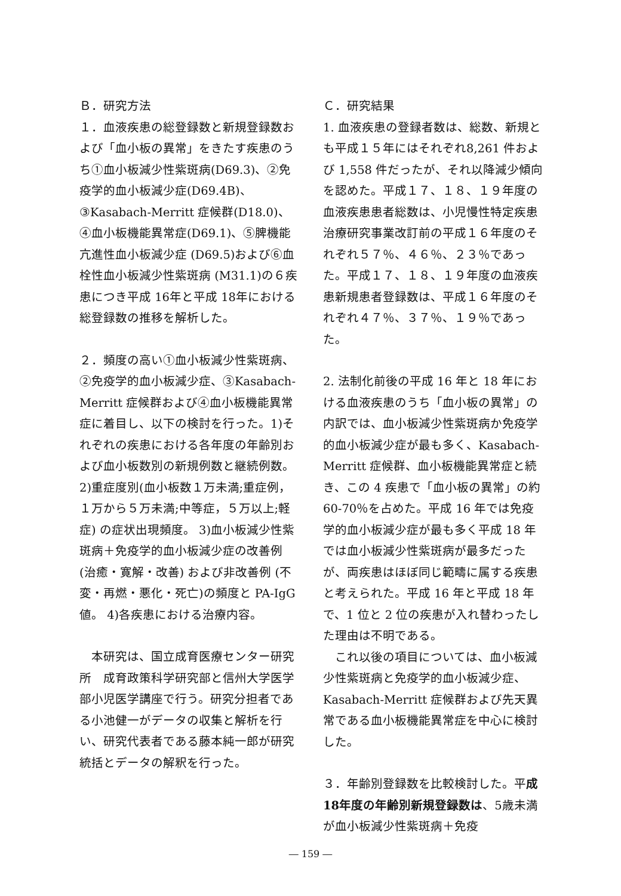Ｂ．研究方法
１．血液疾患の総登録数と新規登録数および「血小板の異常」をきたす疾患のうち①血小板減少性紫斑病(D69.3)、②免疫学的血小板減少症(D69.4B)、③Kasabach-Merritt 症候群(D18.0)、④血小板機能異常症(D69.1)、⑤脾機能亢進性血小板減少症 (D69.5)および⑥血栓性血小板減少性紫斑病 (M31.1)の６疾患につき平成 16年と平成 18年における総登録数の推移を解析した。
２．頻度の高い①血小板減少性紫斑病、②免疫学的血小板減少症、③Kasabach-Merritt 症候群および④血小板機能異常症に着目し、以下の検討を行った。1)それぞれの疾患における各年度の年齢別および血小板数別の新規例数と継続例数。2)重症度別(血小板数１万未満;重症例，１万から５万未満;中等症，５万以上;軽症) の症状出現頻度。 3)血小板減少性紫斑病＋免疫学的血小板減少症の改善例 (治癒・寛解・改善) および非改善例 (不変・再燃・悪化・死亡)の頻度と PA-IgG 値。 4)各疾患における治療内容。
　本研究は、国立成育医療センター研究所　成育政策科学研究部と信州大学医学部小児医学講座で行う。研究分担者である小池健一がデータの収集と解析を行い、研究代表者である藤本純一郎が研究統括とデータの解釈を行った。
Ｃ．研究結果
1. 血液疾患の登録者数は、総数、新規とも平成１５年にはそれぞれ8,261 件および 1,558 件だったが、それ以降減少傾向を認めた。平成１７、１８、１９年度の血液疾患患者総数は、小児慢性特定疾患治療研究事業改訂前の平成１６年度のそれぞれ５７％、４６％、２３％であった。平成１７、１８、１９年度の血液疾患新規患者登録数は、平成１６年度のそれぞれ４７％、３７％、１９％であった。
2. 法制化前後の平成 16 年と 18 年における血液疾患のうち「血小板の異常」の内訳では、血小板減少性紫斑病か免疫学的血小板減少症が最も多く、Kasabach-Merritt 症候群、血小板機能異常症と続き、この 4 疾患で「血小板の異常」の約 60-70％を占めた。平成 16 年では免疫学的血小板減少症が最も多く平成 18 年では血小板減少性紫斑病が最多だったが、両疾患はほぼ同じ範疇に属する疾患と考えられた。平成 16 年と平成 18 年で、1 位と 2 位の疾患が入れ替わったした理由は不明である。
　これ以後の項目については、血小板減少性紫斑病と免疫学的血小板減少症、Kasabach-Merritt 症候群および先天異常である血小板機能異常症を中心に検討した。
３．年齢別登録数を比較検討した。平成18年度の年齢別新規登録数は、5歳未満が血小板減少性紫斑病＋免疫
― 159 ―